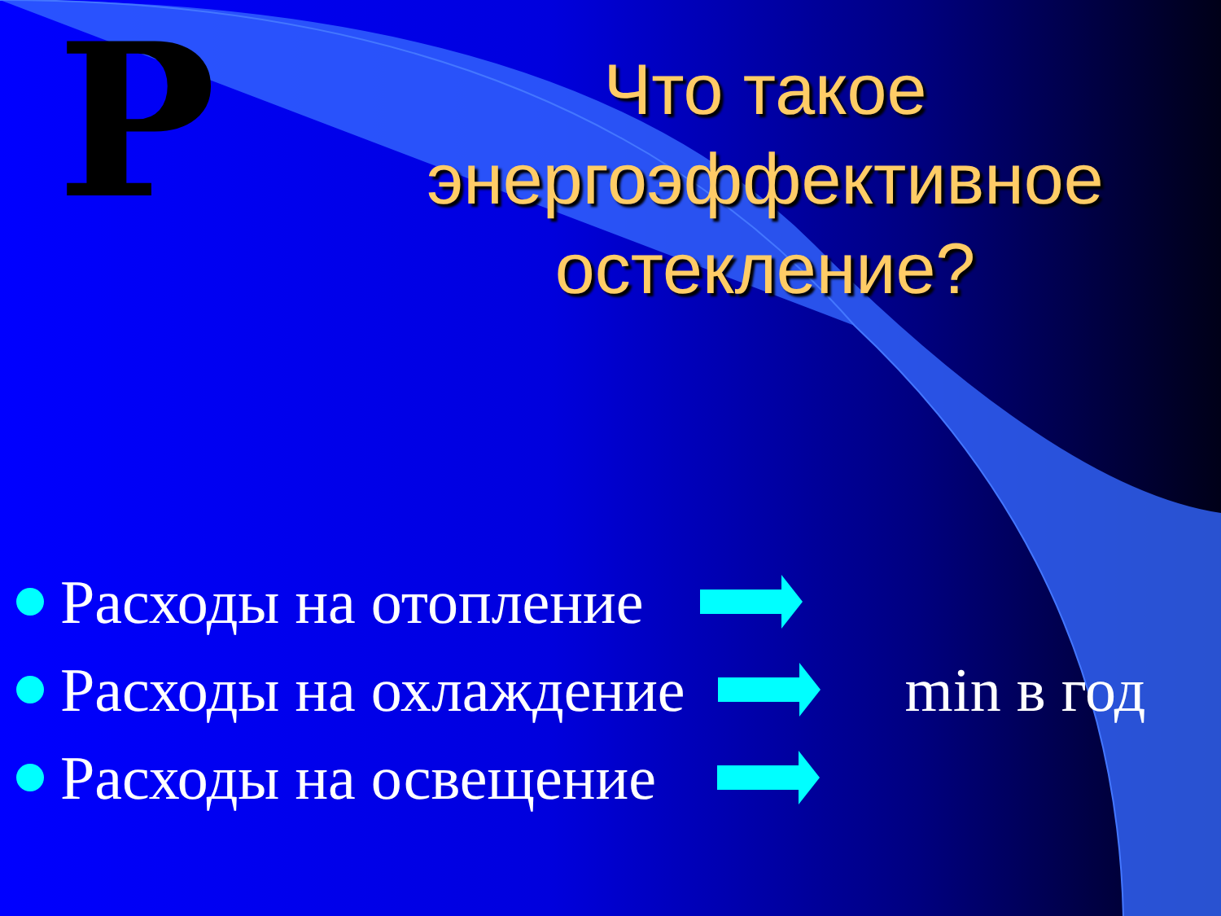Р
Что такое энергоэффективное остекление?
Расходы на отопление
Расходы на охлаждение min в год
Расходы на освещение